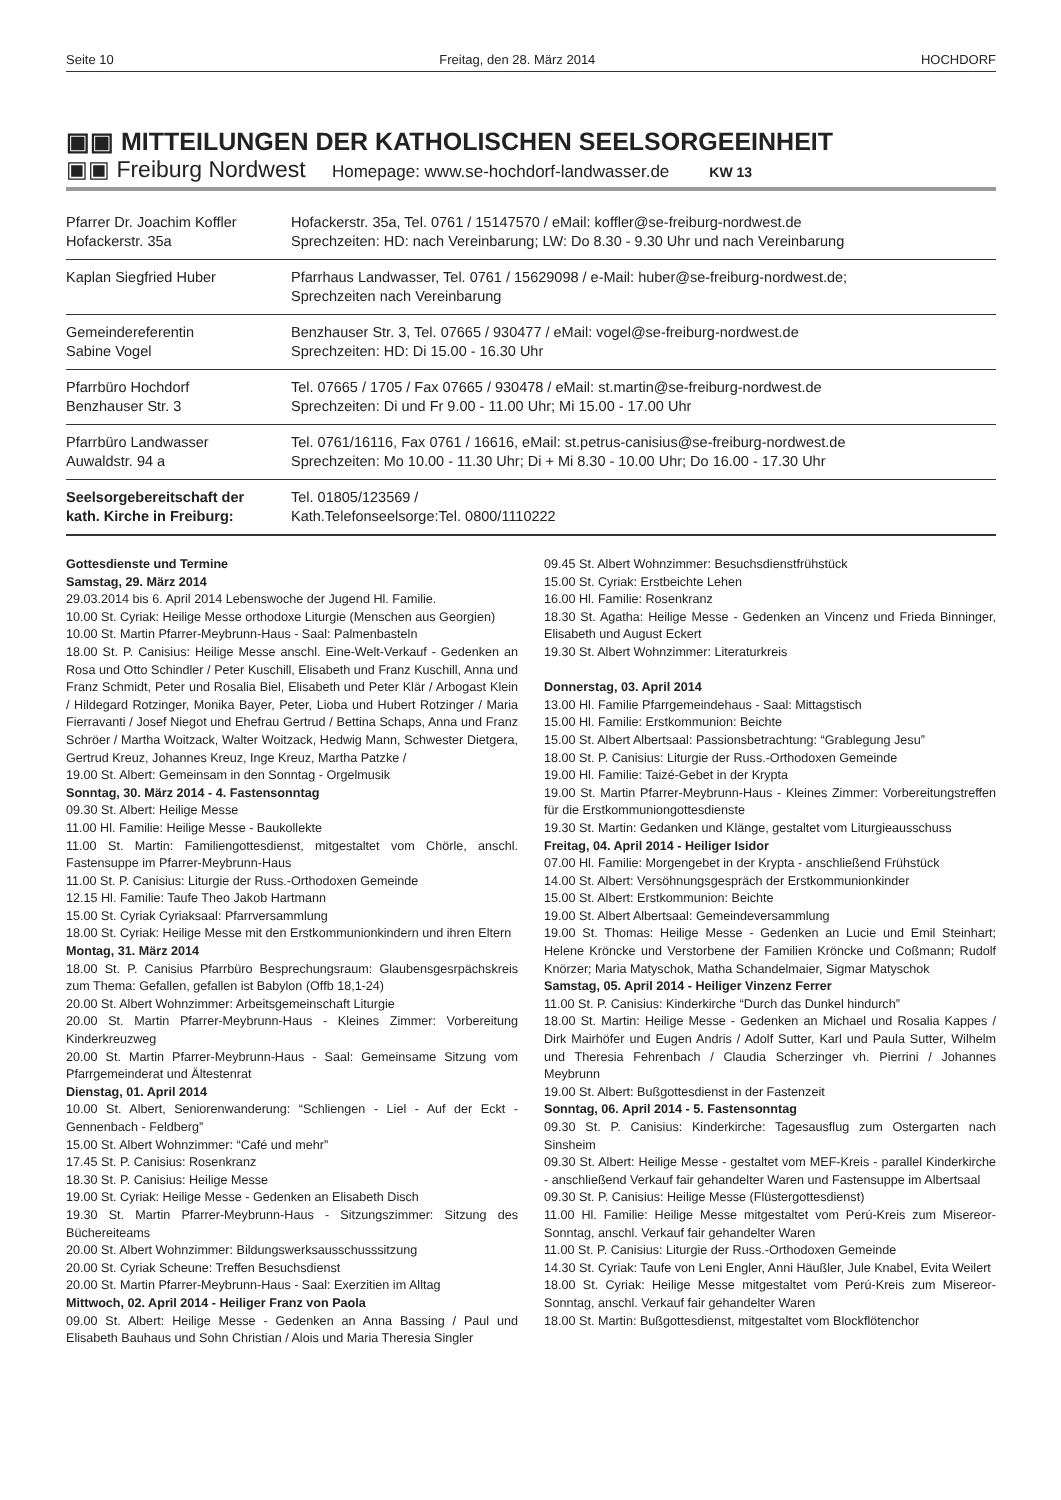Seite 10 Freitag, den 28. März 2014 HOCHDORF
▣▣ MITTEILUNGEN DER KATHOLISCHEN SEELSORGEEINHEIT
▣▣ Freiburg Nordwest Homepage: www.se-hochdorf-landwasser.de KW 13
| Pfarrer Dr. Joachim Koffler Hofackerstr. 35a | Hofackerstr. 35a, Tel. 0761 / 15147570 / eMail: koffler@se-freiburg-nordwest.de Sprechzeiten: HD: nach Vereinbarung; LW: Do 8.30 - 9.30 Uhr und nach Vereinbarung |
| Kaplan Siegfried Huber | Pfarrhaus Landwasser, Tel. 0761 / 15629098 / e-Mail: huber@se-freiburg-nordwest.de; Sprechzeiten nach Vereinbarung |
| Gemeindereferentin Sabine Vogel | Benzhauser Str. 3, Tel. 07665 / 930477 / eMail: vogel@se-freiburg-nordwest.de Sprechzeiten: HD: Di 15.00 - 16.30 Uhr |
| Pfarrbüro Hochdorf Benzhauser Str. 3 | Tel. 07665 / 1705 / Fax 07665 / 930478 / eMail: st.martin@se-freiburg-nordwest.de Sprechzeiten: Di und Fr 9.00 - 11.00 Uhr; Mi 15.00 - 17.00 Uhr |
| Pfarrbüro Landwasser Auwaldstr. 94 a | Tel. 0761/16116, Fax 0761 / 16616, eMail: st.petrus-canisius@se-freiburg-nordwest.de Sprechzeiten: Mo 10.00 - 11.30 Uhr; Di + Mi 8.30 - 10.00 Uhr; Do 16.00 - 17.30 Uhr |
| Seelsorgebereitschaft der kath. Kirche in Freiburg: | Tel. 01805/123569 / Kath.Telefonseelsorge:Tel. 0800/1110222 |
Gottesdienste und Termine
Samstag, 29. März 2014
29.03.2014 bis 6. April 2014 Lebenswoche der Jugend Hl. Familie.
10.00 St. Cyriak: Heilige Messe orthodoxe Liturgie (Menschen aus Georgien)
10.00 St. Martin Pfarrer-Meybrunn-Haus - Saal: Palmenbasteln
18.00 St. P. Canisius: Heilige Messe anschl. Eine-Welt-Verkauf - Gedenken an Rosa und Otto Schindler / Peter Kuschill, Elisabeth und Franz Kuschill, Anna und Franz Schmidt, Peter und Rosalia Biel, Elisabeth und Peter Klär / Arbogast Klein / Hildegard Rotzinger, Monika Bayer, Peter, Lioba und Hubert Rotzinger / Maria Fierravanti / Josef Niegot und Ehefrau Gertrud / Bettina Schaps, Anna und Franz Schröer / Martha Woitzack, Walter Woitzack, Hedwig Mann, Schwester Dietgera, Gertrud Kreuz, Johannes Kreuz, Inge Kreuz, Martha Patzke /
19.00 St. Albert: Gemeinsam in den Sonntag - Orgelmusik
Sonntag, 30. März 2014 - 4. Fastensonntag
09.30 St. Albert: Heilige Messe
11.00 Hl. Familie: Heilige Messe - Baukollekte
11.00 St. Martin: Familiengottesdienst, mitgestaltet vom Chörle, anschl. Fastensuppe im Pfarrer-Meybrunn-Haus
11.00 St. P. Canisius: Liturgie der Russ.-Orthodoxen Gemeinde
12.15 Hl. Familie: Taufe Theo Jakob Hartmann
15.00 St. Cyriak Cyriaksaal: Pfarrversammlung
18.00 St. Cyriak: Heilige Messe mit den Erstkommunionkindern und ihren Eltern
Montag, 31. März 2014
18.00 St. P. Canisius Pfarrbüro Besprechungsraum: Glaubensgesrpächskreis zum Thema: Gefallen, gefallen ist Babylon (Offb 18,1-24)
20.00 St. Albert Wohnzimmer: Arbeitsgemeinschaft Liturgie
20.00 St. Martin Pfarrer-Meybrunn-Haus - Kleines Zimmer: Vorbereitung Kinderkreuzweg
20.00 St. Martin Pfarrer-Meybrunn-Haus - Saal: Gemeinsame Sitzung vom Pfarrgemeinderat und Ältestenrat
Dienstag, 01. April 2014
10.00 St. Albert, Seniorenwanderung: “Schliengen - Liel - Auf der Eckt - Gennenbach - Feldberg”
15.00 St. Albert Wohnzimmer: “Café und mehr”
17.45 St. P. Canisius: Rosenkranz
18.30 St. P. Canisius: Heilige Messe
19.00 St. Cyriak: Heilige Messe - Gedenken an Elisabeth Disch
19.30 St. Martin Pfarrer-Meybrunn-Haus - Sitzungszimmer: Sitzung des Büchereiteams
20.00 St. Albert Wohnzimmer: Bildungswerksausschusssitzung
20.00 St. Cyriak Scheune: Treffen Besuchsdienst
20.00 St. Martin Pfarrer-Meybrunn-Haus - Saal: Exerzitien im Alltag
Mittwoch, 02. April 2014 - Heiliger Franz von Paola
09.00 St. Albert: Heilige Messe - Gedenken an Anna Bassing / Paul und Elisabeth Bauhaus und Sohn Christian / Alois und Maria Theresia Singler
09.45 St. Albert Wohnzimmer: Besuchsdienstfrühstück
15.00 St. Cyriak: Erstbeichte Lehen
16.00 Hl. Familie: Rosenkranz
18.30 St. Agatha: Heilige Messe - Gedenken an Vincenz und Frieda Binninger, Elisabeth und August Eckert
19.30 St. Albert Wohnzimmer: Literaturkreis
Donnerstag, 03. April 2014
13.00 Hl. Familie Pfarrgemeindehaus - Saal: Mittagstisch
15.00 Hl. Familie: Erstkommunion: Beichte
15.00 St. Albert Albertsaal: Passionsbetrachtung: “Grablegung Jesu”
18.00 St. P. Canisius: Liturgie der Russ.-Orthodoxen Gemeinde
19.00 Hl. Familie: Taizé-Gebet in der Krypta
19.00 St. Martin Pfarrer-Meybrunn-Haus - Kleines Zimmer: Vorbereitungstreffen für die Erstkommuniongottesdienste
19.30 St. Martin: Gedanken und Klänge, gestaltet vom Liturgieausschuss
Freitag, 04. April 2014 - Heiliger Isidor
07.00 Hl. Familie: Morgengebet in der Krypta - anschließend Frühstück
14.00 St. Albert: Versöhnungsgespräch der Erstkommunionkinder
15.00 St. Albert: Erstkommunion: Beichte
19.00 St. Albert Albertsaal: Gemeindeversammlung
19.00 St. Thomas: Heilige Messe - Gedenken an Lucie und Emil Steinhart; Helene Kröncke und Verstorbene der Familien Kröncke und Coßmann; Rudolf Knörzer; Maria Matyschok, Matha Schandelmaier, Sigmar Matyschok
Samstag, 05. April 2014 - Heiliger Vinzenz Ferrer
11.00 St. P. Canisius: Kinderkirche “Durch das Dunkel hindurch”
18.00 St. Martin: Heilige Messe - Gedenken an Michael und Rosalia Kappes / Dirk Mairhöfer und Eugen Andris / Adolf Sutter, Karl und Paula Sutter, Wilhelm und Theresia Fehrenbach / Claudia Scherzinger vh. Pierrini / Johannes Meybrunn
19.00 St. Albert: Bußgottesdienst in der Fastenzeit
Sonntag, 06. April 2014 - 5. Fastensonntag
09.30 St. P. Canisius: Kinderkirche: Tagesausflug zum Ostergarten nach Sinsheim
09.30 St. Albert: Heilige Messe - gestaltet vom MEF-Kreis - parallel Kinderkirche - anschließend Verkauf fair gehandelter Waren und Fastensuppe im Albertsaal
09.30 St. P. Canisius: Heilige Messe (Flüstergottesdienst)
11.00 Hl. Familie: Heilige Messe mitgestaltet vom Perú-Kreis zum Misereor-Sonntag, anschl. Verkauf fair gehandelter Waren
11.00 St. P. Canisius: Liturgie der Russ.-Orthodoxen Gemeinde
14.30 St. Cyriak: Taufe von Leni Engler, Anni Häußler, Jule Knabel, Evita Weilert
18.00 St. Cyriak: Heilige Messe mitgestaltet vom Perú-Kreis zum Misereor-Sonntag, anschl. Verkauf fair gehandelter Waren
18.00 St. Martin: Bußgottesdienst, mitgestaltet vom Blockflötenchor